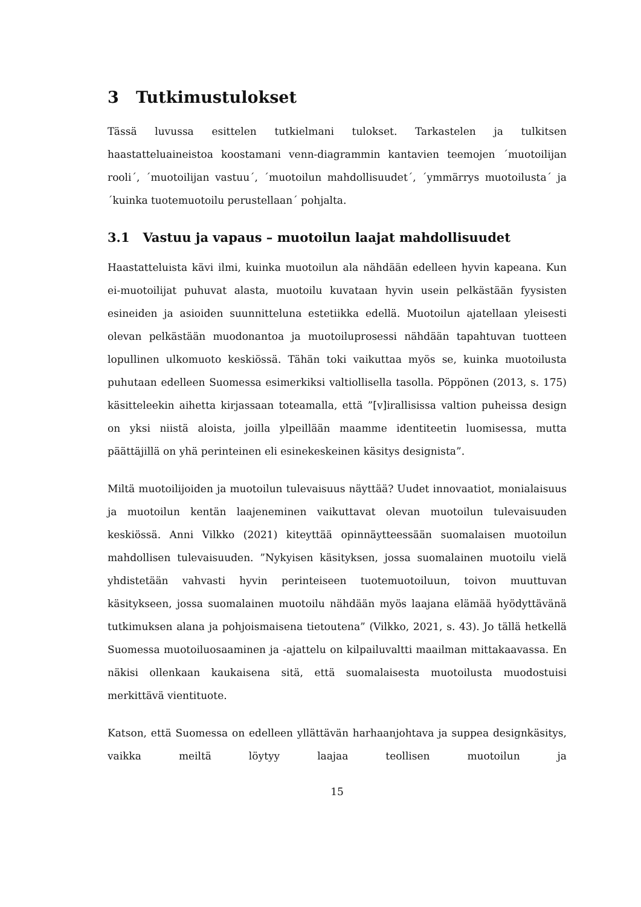3 Tutkimustulokset
Tässä luvussa esittelen tutkielmani tulokset. Tarkastelen ja tulkitsen haastatteluaineistoa koostamani venn-diagrammin kantavien teemojen ´muotoilijan rooli´, ´muotoilijan vastuu´, ´muotoilun mahdollisuudet´, ´ymmärrys muotoilusta´ ja ´kuinka tuotemuotoilu perustellaan´ pohjalta.
3.1 Vastuu ja vapaus – muotoilun laajat mahdollisuudet
Haastatteluista kävi ilmi, kuinka muotoilun ala nähdään edelleen hyvin kapeana. Kun ei-muotoilijat puhuvat alasta, muotoilu kuvataan hyvin usein pelkästään fyysisten esineiden ja asioiden suunnitteluna estetiikka edellä. Muotoilun ajatellaan yleisesti olevan pelkästään muodonantoa ja muotoiluprosessi nähdään tapahtuvan tuotteen lopullinen ulkomuoto keskiössä. Tähän toki vaikuttaa myös se, kuinka muotoilusta puhutaan edelleen Suomessa esimerkiksi valtiollisella tasolla. Pöppönen (2013, s. 175) käsitteleekin aihetta kirjassaan toteamalla, että ”[v]irallisissa valtion puheissa design on yksi niistä aloista, joilla ylpeillään maamme identiteetin luomisessa, mutta päättäjillä on yhä perinteinen eli esinekeskeinen käsitys designista”.
Miltä muotoilijoiden ja muotoilun tulevaisuus näyttää? Uudet innovaatiot, monialaisuus ja muotoilun kentän laajeneminen vaikuttavat olevan muotoilun tulevaisuuden keskiössä. Anni Vilkko (2021) kiteyttää opinnäytteessään suomalaisen muotoilun mahdollisen tulevaisuuden. ”Nykyisen käsityksen, jossa suomalainen muotoilu vielä yhdistetään vahvasti hyvin perinteiseen tuotemuotoiluun, toivon muuttuvan käsitykseen, jossa suomalainen muotoilu nähdään myös laajana elämää hyödyttävänä tutkimuksen alana ja pohjoismaisena tietoutena” (Vilkko, 2021, s. 43). Jo tällä hetkellä Suomessa muotoiluosaaminen ja -ajattelu on kilpailuvaltti maailman mittakaavassa. En näkisi ollenkaan kaukaisena sitä, että suomalaisesta muotoilusta muodostuisi merkittävä vientituote.
Katson, että Suomessa on edelleen yllättävän harhaanjohtava ja suppea designkäsitys, vaikka meiltä löytyy laajaa teollisen muotoilun ja
15